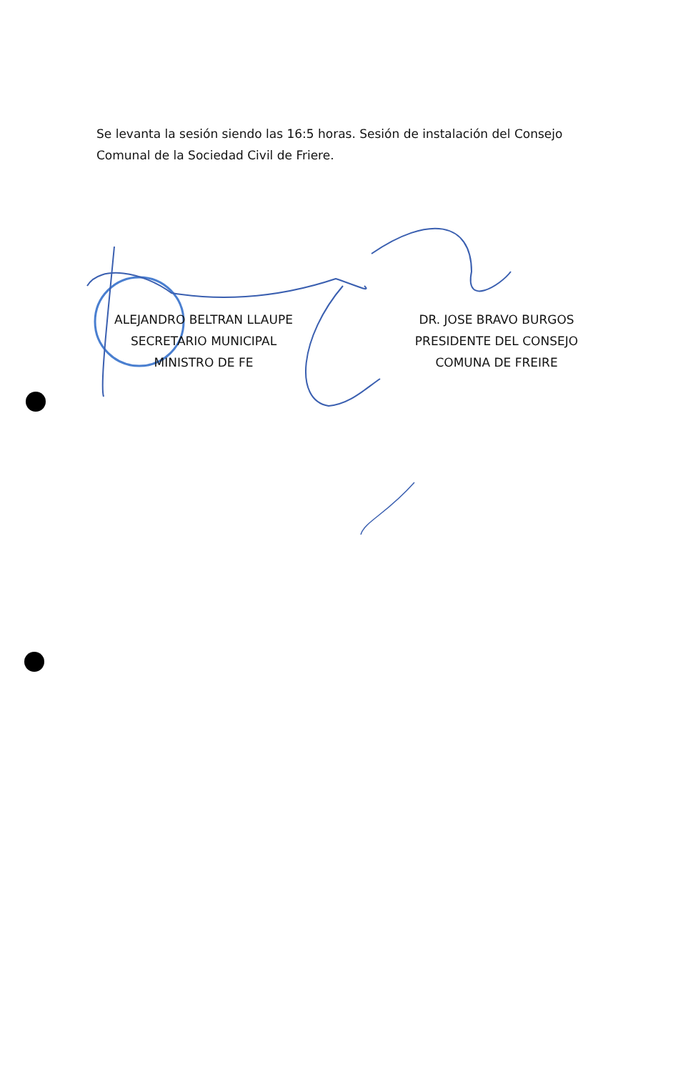Se levanta la sesión siendo las 16:5 horas. Sesión de instalación del Consejo Comunal de la Sociedad Civil de Friere.
ALEJANDRO BELTRAN LLAUPE
SECRETARIO MUNICIPAL
MINISTRO DE FE
DR. JOSE BRAVO BURGOS
PRESIDENTE DEL CONSEJO
COMUNA DE FREIRE